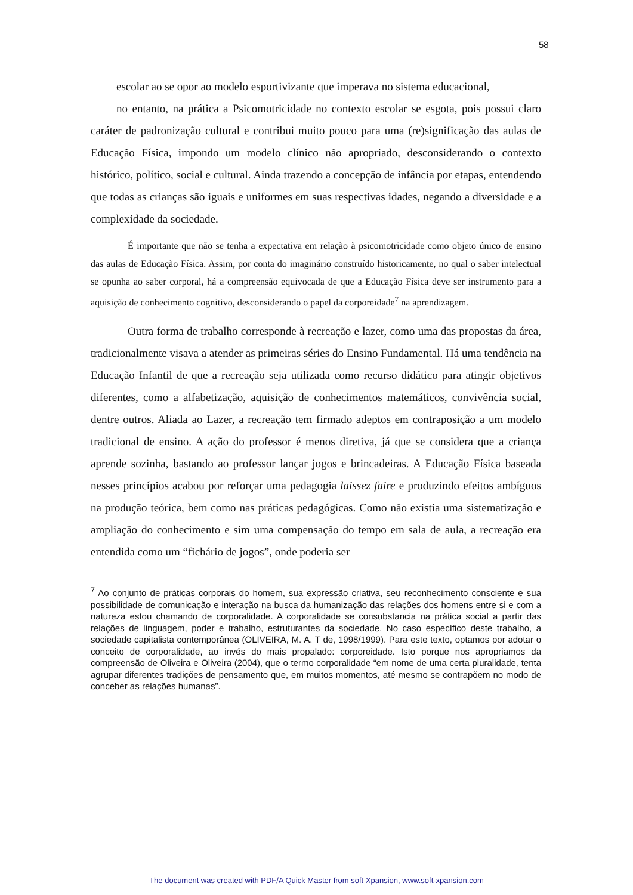58
escolar ao se opor ao modelo esportivizante que imperava no sistema educacional,
no entanto, na prática a Psicomotricidade no contexto escolar se esgota, pois possui claro caráter de padronização cultural e contribui muito pouco para uma (re)significação das aulas de Educação Física, impondo um modelo clínico não apropriado, desconsiderando o contexto histórico, político, social e cultural. Ainda trazendo a concepção de infância por etapas, entendendo que todas as crianças são iguais e uniformes em suas respectivas idades, negando a diversidade e a complexidade da sociedade.
É importante que não se tenha a expectativa em relação à psicomotricidade como objeto único de ensino das aulas de Educação Física. Assim, por conta do imaginário construído historicamente, no qual o saber intelectual se opunha ao saber corporal, há a compreensão equivocada de que a Educação Física deve ser instrumento para a aquisição de conhecimento cognitivo, desconsiderando o papel da corporeidade<sup>7</sup> na aprendizagem.
Outra forma de trabalho corresponde à recreação e lazer, como uma das propostas da área, tradicionalmente visava a atender as primeiras séries do Ensino Fundamental. Há uma tendência na Educação Infantil de que a recreação seja utilizada como recurso didático para atingir objetivos diferentes, como a alfabetização, aquisição de conhecimentos matemáticos, convivência social, dentre outros. Aliada ao Lazer, a recreação tem firmado adeptos em contraposição a um modelo tradicional de ensino. A ação do professor é menos diretiva, já que se considera que a criança aprende sozinha, bastando ao professor lançar jogos e brincadeiras. A Educação Física baseada nesses princípios acabou por reforçar uma pedagogia laissez faire e produzindo efeitos ambíguos na produção teórica, bem como nas práticas pedagógicas. Como não existia uma sistematização e ampliação do conhecimento e sim uma compensação do tempo em sala de aula, a recreação era entendida como um “fichário de jogos”, onde poderia ser
<sup>7</sup> Ao conjunto de práticas corporais do homem, sua expressão criativa, seu reconhecimento consciente e sua possibilidade de comunicação e interação na busca da humanização das relações dos homens entre si e com a natureza estou chamando de corporalidade. A corporalidade se consubstancia na prática social a partir das relações de linguagem, poder e trabalho, estruturantes da sociedade. No caso específico deste trabalho, a sociedade capitalista contemporânea (OLIVEIRA, M. A. T de, 1998/1999). Para este texto, optamos por adotar o conceito de corporalidade, ao invés do mais propalado: corporeidade. Isto porque nos apropriamos da compreensão de Oliveira e Oliveira (2004), que o termo corporalidade “em nome de uma certa pluralidade, tenta agrupar diferentes tradições de pensamento que, em muitos momentos, até mesmo se contrapõem no modo de conceber as relações humanas”.
The document was created with PDF/A Quick Master from soft Xpansion, www.soft-xpansion.com